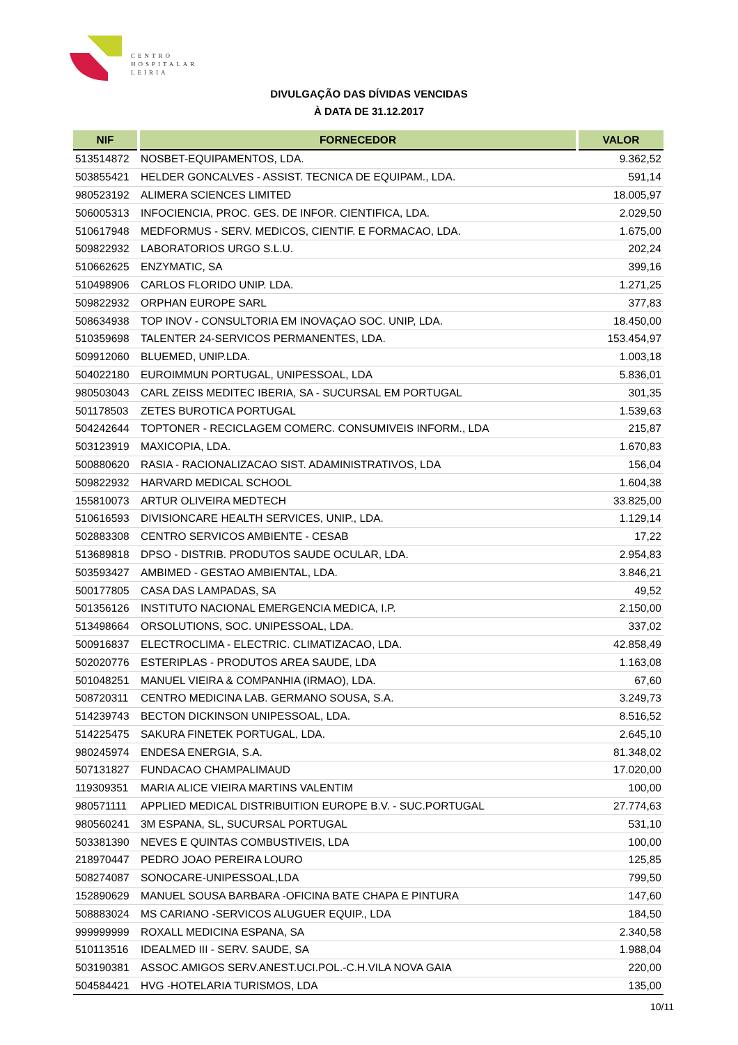CENTRO
HOSPITALAR
LEIRIA
DIVULGAÇÃO DAS DÍVIDAS VENCIDAS
À DATA DE 31.12.2017
| NIF | FORNECEDOR | VALOR |
| --- | --- | --- |
| 513514872 | NOSBET-EQUIPAMENTOS, LDA. | 9.362,52 |
| 503855421 | HELDER GONCALVES - ASSIST. TECNICA DE EQUIPAM., LDA. | 591,14 |
| 980523192 | ALIMERA SCIENCES LIMITED | 18.005,97 |
| 506005313 | INFOCIENCIA, PROC. GES. DE INFOR. CIENTIFICA, LDA. | 2.029,50 |
| 510617948 | MEDFORMUS - SERV. MEDICOS, CIENTIF. E FORMACAO, LDA. | 1.675,00 |
| 509822932 | LABORATORIOS URGO S.L.U. | 202,24 |
| 510662625 | ENZYMATIC, SA | 399,16 |
| 510498906 | CARLOS FLORIDO UNIP. LDA. | 1.271,25 |
| 509822932 | ORPHAN EUROPE SARL | 377,83 |
| 508634938 | TOP INOV - CONSULTORIA EM INOVAÇAO SOC. UNIP, LDA. | 18.450,00 |
| 510359698 | TALENTER 24-SERVICOS PERMANENTES, LDA. | 153.454,97 |
| 509912060 | BLUEMED, UNIP.LDA. | 1.003,18 |
| 504022180 | EUROIMMUN PORTUGAL, UNIPESSOAL, LDA | 5.836,01 |
| 980503043 | CARL ZEISS MEDITEC IBERIA, SA - SUCURSAL EM PORTUGAL | 301,35 |
| 501178503 | ZETES BUROTICA PORTUGAL | 1.539,63 |
| 504242644 | TOPTONER - RECICLAGEM COMERC. CONSUMIVEIS INFORM., LDA | 215,87 |
| 503123919 | MAXICOPIA, LDA. | 1.670,83 |
| 500880620 | RASIA - RACIONALIZACAO SIST. ADAMINISTRATIVOS, LDA | 156,04 |
| 509822932 | HARVARD MEDICAL SCHOOL | 1.604,38 |
| 155810073 | ARTUR OLIVEIRA MEDTECH | 33.825,00 |
| 510616593 | DIVISIONCARE HEALTH SERVICES, UNIP., LDA. | 1.129,14 |
| 502883308 | CENTRO SERVICOS AMBIENTE - CESAB | 17,22 |
| 513689818 | DPSO - DISTRIB. PRODUTOS SAUDE OCULAR, LDA. | 2.954,83 |
| 503593427 | AMBIMED - GESTAO AMBIENTAL, LDA. | 3.846,21 |
| 500177805 | CASA DAS LAMPADAS, SA | 49,52 |
| 501356126 | INSTITUTO NACIONAL EMERGENCIA MEDICA, I.P. | 2.150,00 |
| 513498664 | ORSOLUTIONS, SOC. UNIPESSOAL, LDA. | 337,02 |
| 500916837 | ELECTROCLIMA - ELECTRIC. CLIMATIZACAO, LDA. | 42.858,49 |
| 502020776 | ESTERIPLAS - PRODUTOS AREA SAUDE, LDA | 1.163,08 |
| 501048251 | MANUEL VIEIRA & COMPANHIA (IRMAO), LDA. | 67,60 |
| 508720311 | CENTRO MEDICINA LAB. GERMANO SOUSA, S.A. | 3.249,73 |
| 514239743 | BECTON DICKINSON UNIPESSOAL, LDA. | 8.516,52 |
| 514225475 | SAKURA FINETEK PORTUGAL, LDA. | 2.645,10 |
| 980245974 | ENDESA ENERGIA, S.A. | 81.348,02 |
| 507131827 | FUNDACAO CHAMPALIMAUD | 17.020,00 |
| 119309351 | MARIA ALICE VIEIRA MARTINS VALENTIM | 100,00 |
| 980571111 | APPLIED MEDICAL DISTRIBUITION EUROPE B.V. - SUC.PORTUGAL | 27.774,63 |
| 980560241 | 3M ESPANA, SL, SUCURSAL PORTUGAL | 531,10 |
| 503381390 | NEVES E QUINTAS COMBUSTIVEIS, LDA | 100,00 |
| 218970447 | PEDRO JOAO PEREIRA LOURO | 125,85 |
| 508274087 | SONOCARE-UNIPESSOAL,LDA | 799,50 |
| 152890629 | MANUEL SOUSA BARBARA -OFICINA BATE CHAPA E PINTURA | 147,60 |
| 508883024 | MS CARIANO -SERVICOS ALUGUER EQUIP., LDA | 184,50 |
| 999999999 | ROXALL MEDICINA ESPANA, SA | 2.340,58 |
| 510113516 | IDEALMED III - SERV. SAUDE, SA | 1.988,04 |
| 503190381 | ASSOC.AMIGOS SERV.ANEST.UCI.POL.-C.H.VILA NOVA GAIA | 220,00 |
| 504584421 | HVG -HOTELARIA TURISMOS, LDA | 135,00 |
10/11